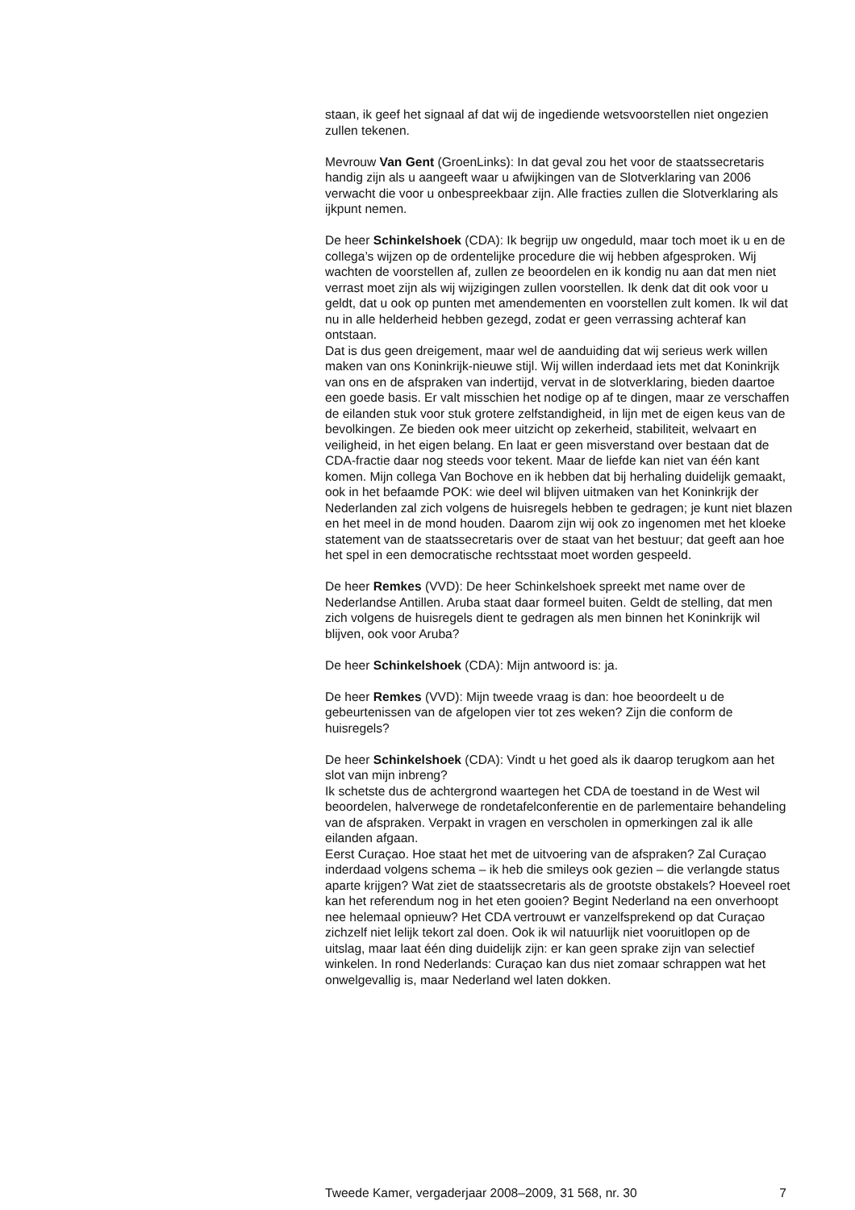staan, ik geef het signaal af dat wij de ingediende wetsvoorstellen niet ongezien zullen tekenen.
Mevrouw Van Gent (GroenLinks): In dat geval zou het voor de staatssecretaris handig zijn als u aangeeft waar u afwijkingen van de Slotverklaring van 2006 verwacht die voor u onbespreekbaar zijn. Alle fracties zullen die Slotverklaring als ijkpunt nemen.
De heer Schinkelshoek (CDA): Ik begrijp uw ongeduld, maar toch moet ik u en de collega’s wijzen op de ordentelijke procedure die wij hebben afgesproken. Wij wachten de voorstellen af, zullen ze beoordelen en ik kondig nu aan dat men niet verrast moet zijn als wij wijzigingen zullen voorstellen. Ik denk dat dit ook voor u geldt, dat u ook op punten met amendementen en voorstellen zult komen. Ik wil dat nu in alle helderheid hebben gezegd, zodat er geen verrassing achteraf kan ontstaan.
Dat is dus geen dreigement, maar wel de aanduiding dat wij serieus werk willen maken van ons Koninkrijk-nieuwe stijl. Wij willen inderdaad iets met dat Koninkrijk van ons en de afspraken van indertijd, vervat in de slotverklaring, bieden daartoe een goede basis. Er valt misschien het nodige op af te dingen, maar ze verschaffen de eilanden stuk voor stuk grotere zelfstandigheid, in lijn met de eigen keus van de bevolkingen. Ze bieden ook meer uitzicht op zekerheid, stabiliteit, welvaart en veiligheid, in het eigen belang. En laat er geen misverstand over bestaan dat de CDA-fractie daar nog steeds voor tekent. Maar de liefde kan niet van één kant komen. Mijn collega Van Bochove en ik hebben dat bij herhaling duidelijk gemaakt, ook in het befaamde POK: wie deel wil blijven uitmaken van het Koninkrijk der Nederlanden zal zich volgens de huisregels hebben te gedragen; je kunt niet blazen en het meel in de mond houden. Daarom zijn wij ook zo ingenomen met het kloeke statement van de staatssecretaris over de staat van het bestuur; dat geeft aan hoe het spel in een democratische rechtsstaat moet worden gespeeld.
De heer Remkes (VVD): De heer Schinkelshoek spreekt met name over de Nederlandse Antillen. Aruba staat daar formeel buiten. Geldt de stelling, dat men zich volgens de huisregels dient te gedragen als men binnen het Koninkrijk wil blijven, ook voor Aruba?
De heer Schinkelshoek (CDA): Mijn antwoord is: ja.
De heer Remkes (VVD): Mijn tweede vraag is dan: hoe beoordeelt u de gebeurtenissen van de afgelopen vier tot zes weken? Zijn die conform de huisregels?
De heer Schinkelshoek (CDA): Vindt u het goed als ik daarop terugkom aan het slot van mijn inbreng?
Ik schetste dus de achtergrond waartegen het CDA de toestand in de West wil beoordelen, halverwege de rondetafelconferentie en de parlementaire behandeling van de afspraken. Verpakt in vragen en verscholen in opmerkingen zal ik alle eilanden afgaan.
Eerst Curaçao. Hoe staat het met de uitvoering van de afspraken? Zal Curaçao inderdaad volgens schema – ik heb die smileys ook gezien – die verlangde status aparte krijgen? Wat ziet de staatssecretaris als de grootste obstakels? Hoeveel roet kan het referendum nog in het eten gooien? Begint Nederland na een onverhoopt nee helemaal opnieuw? Het CDA vertrouwt er vanzelfsprekend op dat Curaçao zichzelf niet lelijk tekort zal doen. Ook ik wil natuurlijk niet vooruitlopen op de uitslag, maar laat één ding duidelijk zijn: er kan geen sprake zijn van selectief winkelen. In rond Nederlands: Curaçao kan dus niet zomaar schrappen wat het onwelgevallig is, maar Nederland wel laten dokken.
Tweede Kamer, vergaderjaar 2008–2009, 31 568, nr. 30 7